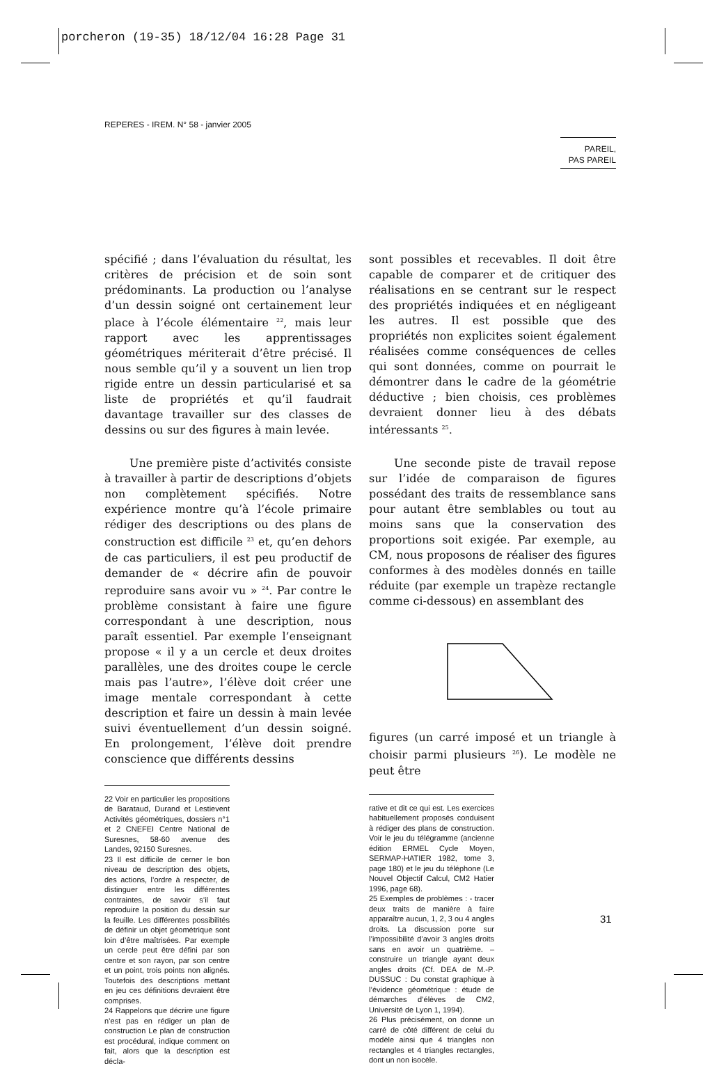porcheron (19-35) 18/12/04 16:28 Page 31
REPERES - IREM. N° 58 - janvier 2005
PAREIL,
PAS PAREIL
spécifié ; dans l’évaluation du résultat, les critères de précision et de soin sont prédominants. La production ou l’analyse d’un dessin soigné ont certainement leur place à l’école élémentaire <sup>22</sup>, mais leur rapport avec les apprentissages géométriques mériterait d’être précisé. Il nous semble qu’il y a souvent un lien trop rigide entre un dessin particularisé et sa liste de propriétés et qu’il faudrait davantage travailler sur des classes de dessins ou sur des figures à main levée.
Une première piste d’activités consiste à travailler à partir de descriptions d’objets non complètement spécifiés. Notre expérience montre qu’à l’école primaire rédiger des descriptions ou des plans de construction est difficile <sup>23</sup> et, qu’en dehors de cas particuliers, il est peu productif de demander de « décrire afin de pouvoir reproduire sans avoir vu » <sup>24</sup>. Par contre le problème consistant à faire une figure correspondant à une description, nous paraît essentiel. Par exemple l’enseignant propose « il y a un cercle et deux droites parallèles, une des droites coupe le cercle mais pas l’autre», l’élève doit créer une image mentale correspondant à cette description et faire un dessin à main levée suivi éventuellement d’un dessin soigné. En prolongement, l’élève doit prendre conscience que différents dessins
22 Voir en particulier les propositions de Barataud, Durand et Lestievent Activités géométriques, dossiers n°1 et 2 CNEFEI Centre National de Suresnes, 58-60 avenue des Landes, 92150 Suresnes.
23 Il est difficile de cerner le bon niveau de description des objets, des actions, l’ordre à respecter, de distinguer entre les différentes contraintes, de savoir s’il faut reproduire la position du dessin sur la feuille. Les différentes possibilités de définir un objet géométrique sont loin d’être maîtrisées. Par exemple un cercle peut être défini par son centre et son rayon, par son centre et un point, trois points non alignés. Toutefois des descriptions mettant en jeu ces définitions devraient être comprises.
24 Rappelons que décrire une figure n’est pas en rédiger un plan de construction Le plan de construction est procédural, indique comment on fait, alors que la description est décla-
sont possibles et recevables. Il doit être capable de comparer et de critiquer des réalisations en se centrant sur le respect des propriétés indiquées et en négligeant les autres. Il est possible que des propriétés non explicites soient également réalisées comme conséquences de celles qui sont données, comme on pourrait le démontrer dans le cadre de la géométrie déductive ; bien choisis, ces problèmes devraient donner lieu à des débats intéressants <sup>25</sup>.
Une seconde piste de travail repose sur l’idée de comparaison de figures possédant des traits de ressemblance sans pour autant être semblables ou tout au moins sans que la conservation des proportions soit exigée. Par exemple, au CM, nous proposons de réaliser des figures conformes à des modèles donnés en taille réduite (par exemple un trapèze rectangle comme ci-dessous) en assemblant des
figures (un carré imposé et un triangle à choisir parmi plusieurs <sup>26</sup>). Le modèle ne peut être
rative et dit ce qui est. Les exercices habituellement proposés conduisent à rédiger des plans de construction. Voir le jeu du télégramme (ancienne édition ERMEL Cycle Moyen, SERMAP-HATIER 1982, tome 3, page 180) et le jeu du téléphone (Le Nouvel Objectif Calcul, CM2 Hatier 1996, page 68).
25 Exemples de problèmes : - tracer deux traits de manière à faire apparaître aucun, 1, 2, 3 ou 4 angles droits. La discussion porte sur l’impossibilité d’avoir 3 angles droits sans en avoir un quatrième. – construire un triangle ayant deux angles droits (Cf. DEA de M.-P. DUSSUC : Du constat graphique à l’évidence géométrique : étude de démarches d’élèves de CM2, Université de Lyon 1, 1994).
26 Plus précisément, on donne un carré de côté différent de celui du modèle ainsi que 4 triangles non rectangles et 4 triangles rectangles, dont un non isocèle.
31